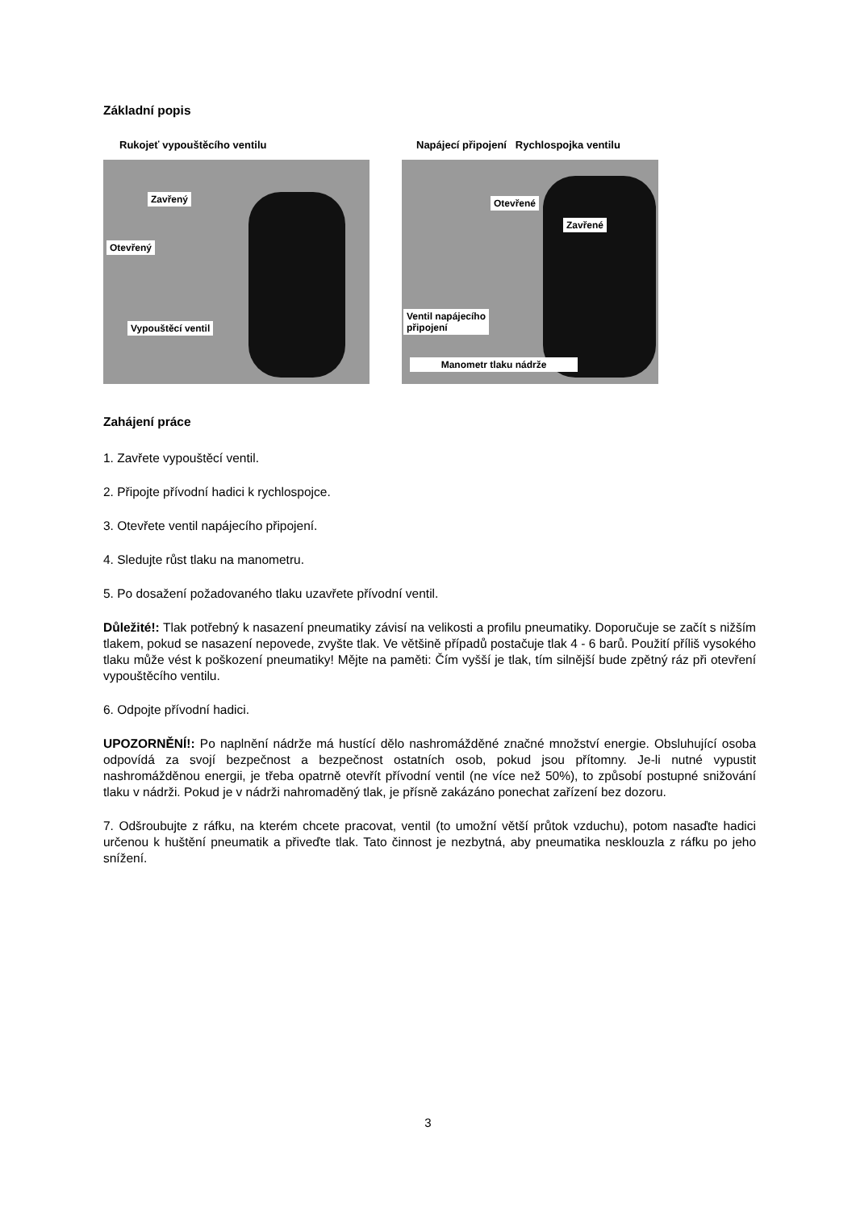Základní popis
Rukojeť vypouštěcího ventilu
Zavřený
Otevřený
Vypouštěcí ventil
Napájecí připojení Rychlospojka ventilu
Otevřené
Zavřené
Ventil napájecího
připojení
Manometr tlaku nádrže
Zahájení práce
1. Zavřete vypouštěcí ventil.
2. Připojte přívodní hadici k rychlospojce.
3. Otevřete ventil napájecího připojení.
4. Sledujte růst tlaku na manometru.
5. Po dosažení požadovaného tlaku uzavřete přívodní ventil.
Důležité!: Tlak potřebný k nasazení pneumatiky závisí na velikosti a profilu pneumatiky. Doporučuje se začít s nižším tlakem, pokud se nasazení nepovede, zvyšte tlak. Ve většině případů postačuje tlak 4 - 6 barů. Použití příliš vysokého tlaku může vést k poškození pneumatiky! Mějte na paměti: Čím vyšší je tlak, tím silnější bude zpětný ráz při otevření vypouštěcího ventilu.
6. Odpojte přívodní hadici.
UPOZORNĚNÍ!: Po naplnění nádrže má hustící dělo nashromážděné značné množství energie. Obsluhující osoba odpovídá za svojí bezpečnost a bezpečnost ostatních osob, pokud jsou přítomny. Je-li nutné vypustit nashromážděnou energii, je třeba opatrně otevřít přívodní ventil (ne více než 50%), to způsobí postupné snižování tlaku v nádrži. Pokud je v nádrži nahromaděný tlak, je přísně zakázáno ponechat zařízení bez dozoru.
7. Odšroubujte z ráfku, na kterém chcete pracovat, ventil (to umožní větší průtok vzduchu), potom nasaďte hadici určenou k huštění pneumatik a přiveďte tlak. Tato činnost je nezbytná, aby pneumatika nesklouzla z ráfku po jeho snížení.
3